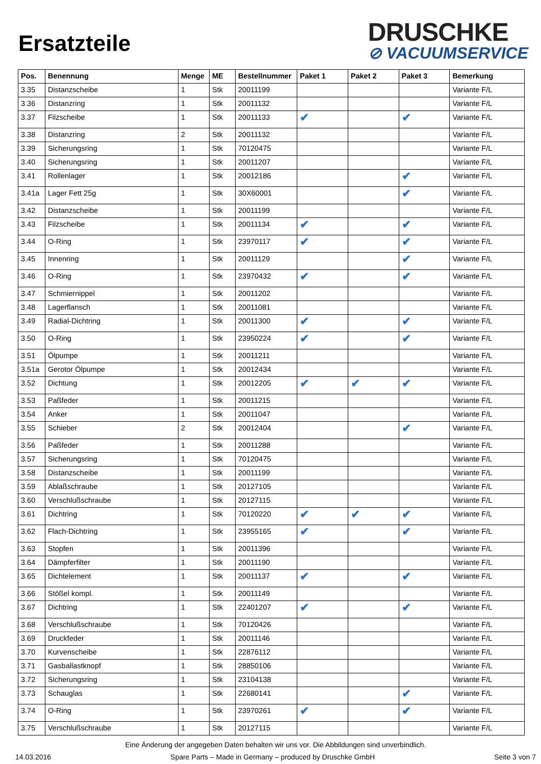Ersatzteile
DRUSCHKE
⊘ VACUUMSERVICE
| Pos. | Benennung | Menge | ME | Bestellnummer | Paket 1 | Paket 2 | Paket 3 | Bemerkung |
| --- | --- | --- | --- | --- | --- | --- | --- | --- |
| 3.35 | Distanzscheibe | 1 | Stk | 20011199 | | | | Variante F/L |
| 3.36 | Distanzring | 1 | Stk | 20011132 | | | | Variante F/L |
| 3.37 | Filzscheibe | 1 | Stk | 20011133 | ✔ | | ✔ | Variante F/L |
| 3.38 | Distanzring | 2 | Stk | 20011132 | | | | Variante F/L |
| 3.39 | Sicherungsring | 1 | Stk | 70120475 | | | | Variante F/L |
| 3.40 | Sicherungsring | 1 | Stk | 20011207 | | | | Variante F/L |
| 3.41 | Rollenlager | 1 | Stk | 20012186 | | | ✔ | Variante F/L |
| 3.41a | Lager Fett 25g | 1 | Stk | 30X60001 | | | ✔ | Variante F/L |
| 3.42 | Distanzscheibe | 1 | Stk | 20011199 | | | | Variante F/L |
| 3.43 | Filzscheibe | 1 | Stk | 20011134 | ✔ | | ✔ | Variante F/L |
| 3.44 | O-Ring | 1 | Stk | 23970117 | ✔ | | ✔ | Variante F/L |
| 3.45 | Innenring | 1 | Stk | 20011129 | | | ✔ | Variante F/L |
| 3.46 | O-Ring | 1 | Stk | 23970432 | ✔ | | ✔ | Variante F/L |
| 3.47 | Schmiernippel | 1 | Stk | 20011202 | | | | Variante F/L |
| 3.48 | Lagerflansch | 1 | Stk | 20011081 | | | | Variante F/L |
| 3.49 | Radial-Dichtring | 1 | Stk | 20011300 | ✔ | | ✔ | Variante F/L |
| 3.50 | O-Ring | 1 | Stk | 23950224 | ✔ | | ✔ | Variante F/L |
| 3.51 | Ölpumpe | 1 | Stk | 20011211 | | | | Variante F/L |
| 3.51a | Gerotor Ölpumpe | 1 | Stk | 20012434 | | | | Variante F/L |
| 3.52 | Dichtung | 1 | Stk | 20012205 | ✔ | ✔ | ✔ | Variante F/L |
| 3.53 | Paßfeder | 1 | Stk | 20011215 | | | | Variante F/L |
| 3.54 | Anker | 1 | Stk | 20011047 | | | | Variante F/L |
| 3.55 | Schieber | 2 | Stk | 20012404 | | | ✔ | Variante F/L |
| 3.56 | Paßfeder | 1 | Stk | 20011288 | | | | Variante F/L |
| 3.57 | Sicherungsring | 1 | Stk | 70120475 | | | | Variante F/L |
| 3.58 | Distanzscheibe | 1 | Stk | 20011199 | | | | Variante F/L |
| 3.59 | Ablaßschraube | 1 | Stk | 20127105 | | | | Variante F/L |
| 3.60 | Verschlußschraube | 1 | Stk | 20127115 | | | | Variante F/L |
| 3.61 | Dichtring | 1 | Stk | 70120220 | ✔ | ✔ | ✔ | Variante F/L |
| 3.62 | Flach-Dichtring | 1 | Stk | 23955165 | ✔ | | ✔ | Variante F/L |
| 3.63 | Stopfen | 1 | Stk | 20011396 | | | | Variante F/L |
| 3.64 | Dämpferfilter | 1 | Stk | 20011190 | | | | Variante F/L |
| 3.65 | Dichtelement | 1 | Stk | 20011137 | ✔ | | ✔ | Variante F/L |
| 3.66 | Stößel kompl. | 1 | Stk | 20011149 | | | | Variante F/L |
| 3.67 | Dichtring | 1 | Stk | 22401207 | ✔ | | ✔ | Variante F/L |
| 3.68 | Verschlußschraube | 1 | Stk | 70120426 | | | | Variante F/L |
| 3.69 | Druckfeder | 1 | Stk | 20011146 | | | | Variante F/L |
| 3.70 | Kurvenscheibe | 1 | Stk | 22876112 | | | | Variante F/L |
| 3.71 | Gasballastknopf | 1 | Stk | 28850106 | | | | Variante F/L |
| 3.72 | Sicherungsring | 1 | Stk | 23104138 | | | | Variante F/L |
| 3.73 | Schauglas | 1 | Stk | 22680141 | | | ✔ | Variante F/L |
| 3.74 | O-Ring | 1 | Stk | 23970261 | ✔ | | ✔ | Variante F/L |
| 3.75 | Verschlußschraube | 1 | Stk | 20127115 | | | | Variante F/L |
Eine Änderung der angegeben Daten behalten wir uns vor. Die Abbildungen sind unverbindlich.
14.03.2016 Spare Parts – Made in Germany – produced by Druschke GmbH Seite 3 von 7